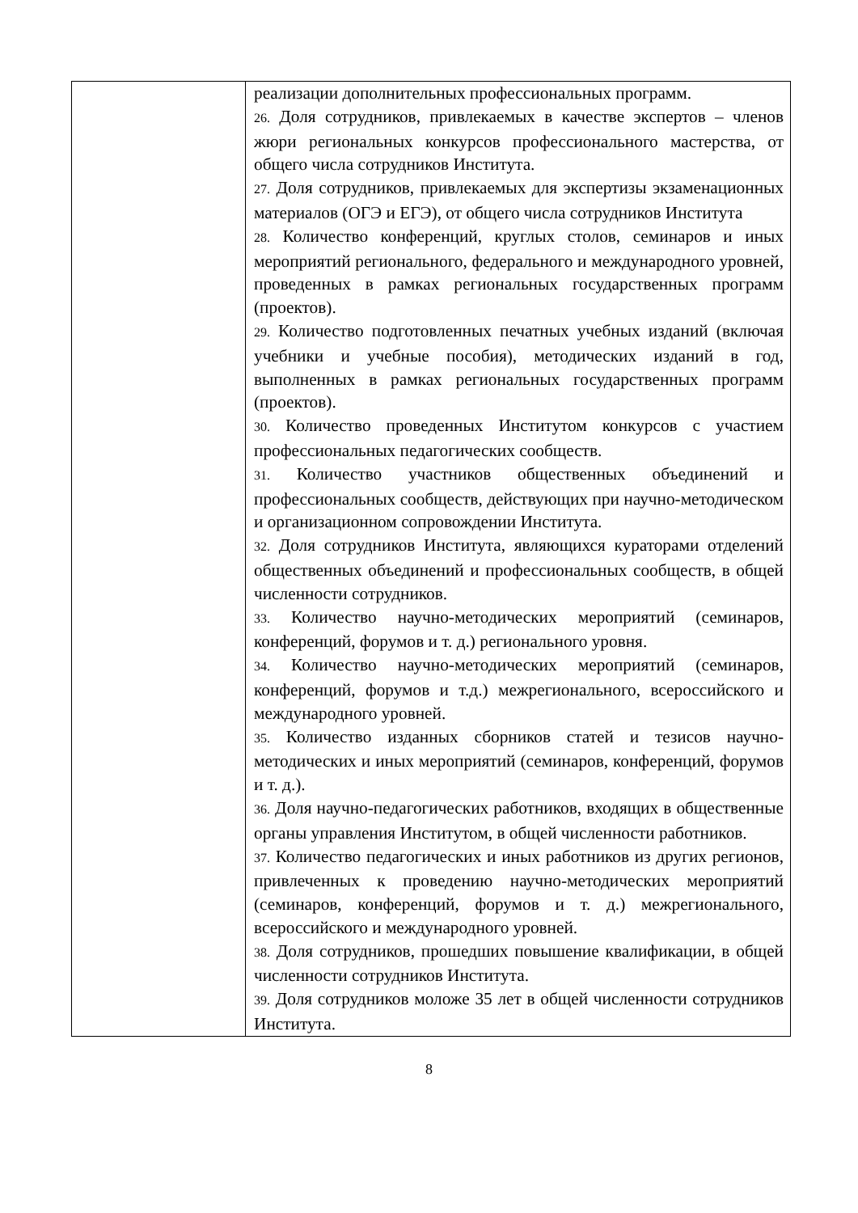| | реализации дополнительных профессиональных программ. 26. Доля сотрудников, привлекаемых в качестве экспертов – членов жюри региональных конкурсов профессионального мастерства, от общего числа сотрудников Института. 27. Доля сотрудников, привлекаемых для экспертизы экзаменационных материалов (ОГЭ и ЕГЭ), от общего числа сотрудников Института 28. Количество конференций, круглых столов, семинаров и иных мероприятий регионального, федерального и международного уровней, проведенных в рамках региональных государственных программ (проектов). 29. Количество подготовленных печатных учебных изданий (включая учебники и учебные пособия), методических изданий в год, выполненных в рамках региональных государственных программ (проектов). 30. Количество проведенных Институтом конкурсов с участием профессиональных педагогических сообществ. 31. Количество участников общественных объединений и профессиональных сообществ, действующих при научно-методическом и организационном сопровождении Института. 32. Доля сотрудников Института, являющихся кураторами отделений общественных объединений и профессиональных сообществ, в общей численности сотрудников. 33. Количество научно-методических мероприятий (семинаров, конференций, форумов и т. д.) регионального уровня. 34. Количество научно-методических мероприятий (семинаров, конференций, форумов и т.д.) межрегионального, всероссийского и международного уровней. 35. Количество изданных сборников статей и тезисов научно-методических и иных мероприятий (семинаров, конференций, форумов и т. д.). 36. Доля научно-педагогических работников, входящих в общественные органы управления Институтом, в общей численности работников. 37. Количество педагогических и иных работников из других регионов, привлеченных к проведению научно-методических мероприятий (семинаров, конференций, форумов и т. д.) межрегионального, всероссийского и международного уровней. 38. Доля сотрудников, прошедших повышение квалификации, в общей численности сотрудников Института. 39. Доля сотрудников моложе 35 лет в общей численности сотрудников Института. |
8